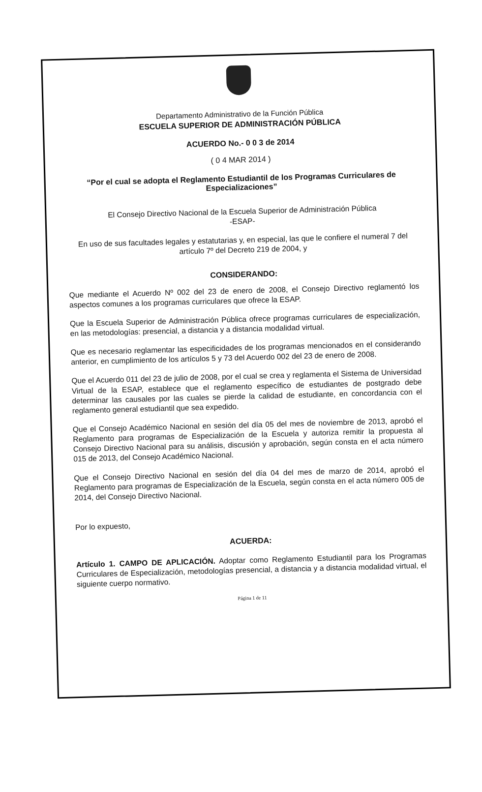Departamento Administrativo de la Función Pública
ESCUELA SUPERIOR DE ADMINISTRACIÓN PÚBLICA
ACUERDO No.- 0 0 3 de 2014
( 0 4 MAR 2014 )
“Por el cual se adopta el Reglamento Estudiantil de los Programas Curriculares de Especializaciones”
El Consejo Directivo Nacional de la Escuela Superior de Administración Pública
-ESAP-
En uso de sus facultades legales y estatutarias y, en especial, las que le confiere el numeral 7 del artículo 7º del Decreto 219 de 2004, y
CONSIDERANDO:
Que mediante el Acuerdo Nº 002 del 23 de enero de 2008, el Consejo Directivo reglamentó los aspectos comunes a los programas curriculares que ofrece la ESAP.
Que la Escuela Superior de Administración Pública ofrece programas curriculares de especialización, en las metodologías: presencial, a distancia y a distancia modalidad virtual.
Que es necesario reglamentar las especificidades de los programas mencionados en el considerando anterior, en cumplimiento de los artículos 5 y 73 del Acuerdo 002 del 23 de enero de 2008.
Que el Acuerdo 011 del 23 de julio de 2008, por el cual se crea y reglamenta el Sistema de Universidad Virtual de la ESAP, establece que el reglamento específico de estudiantes de postgrado debe determinar las causales por las cuales se pierde la calidad de estudiante, en concordancia con el reglamento general estudiantil que sea expedido.
Que el Consejo Académico Nacional en sesión del día 05 del mes de noviembre de 2013, aprobó el Reglamento para programas de Especialización de la Escuela y autoriza remitir la propuesta al Consejo Directivo Nacional para su análisis, discusión y aprobación, según consta en el acta número 015 de 2013, del Consejo Académico Nacional.
Que el Consejo Directivo Nacional en sesión del día 04 del mes de marzo de 2014, aprobó el Reglamento para programas de Especialización de la Escuela, según consta en el acta número 005 de 2014, del Consejo Directivo Nacional.
Por lo expuesto,
ACUERDA:
Artículo 1. CAMPO DE APLICACIÓN. Adoptar como Reglamento Estudiantil para los Programas Curriculares de Especialización, metodologías presencial, a distancia y a distancia modalidad virtual, el siguiente cuerpo normativo.
Página 1 de 11